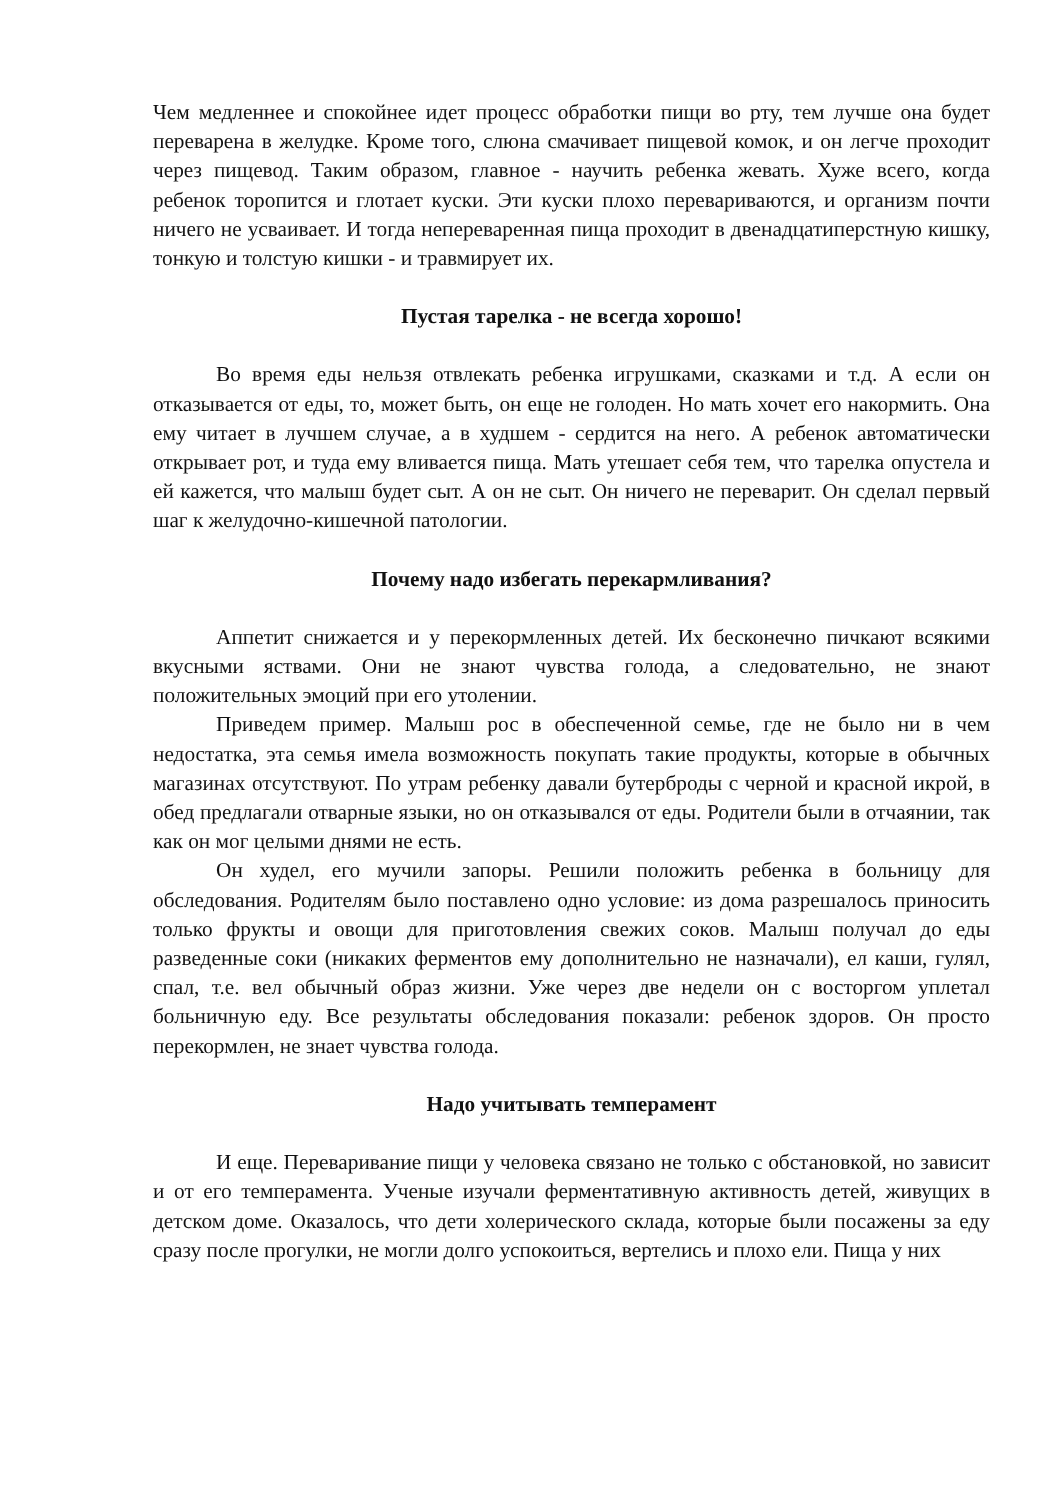Чем медленнее и спокойнее идет процесс обработки пищи во рту, тем лучше она будет переварена в желудке. Кроме того, слюна смачивает пищевой комок, и он легче проходит через пищевод. Таким образом, главное - научить ребенка жевать. Хуже всего, когда ребенок торопится и глотает куски. Эти куски плохо перевариваются, и организм почти ничего не усваивает. И тогда непереваренная пища проходит в двенадцатиперстную кишку, тонкую и толстую кишки - и травмирует их.
Пустая тарелка - не всегда хорошо!
Во время еды нельзя отвлекать ребенка игрушками, сказками и т.д. А если он отказывается от еды, то, может быть, он еще не голоден. Но мать хочет его накормить. Она ему читает в лучшем случае, а в худшем - сердится на него. А ребенок автоматически открывает рот, и туда ему вливается пища. Мать утешает себя тем, что тарелка опустела и ей кажется, что малыш будет сыт. А он не сыт. Он ничего не переварит. Он сделал первый шаг к желудочно-кишечной патологии.
Почему надо избегать перекармливания?
Аппетит снижается и у перекормленных детей. Их бесконечно пичкают всякими вкусными яствами. Они не знают чувства голода, а следовательно, не знают положительных эмоций при его утолении.
Приведем пример. Малыш рос в обеспеченной семье, где не было ни в чем недостатка, эта семья имела возможность покупать такие продукты, которые в обычных магазинах отсутствуют. По утрам ребенку давали бутерброды с черной и красной икрой, в обед предлагали отварные языки, но он отказывался от еды. Родители были в отчаянии, так как он мог целыми днями не есть.
Он худел, его мучили запоры. Решили положить ребенка в больницу для обследования. Родителям было поставлено одно условие: из дома разрешалось приносить только фрукты и овощи для приготовления свежих соков. Малыш получал до еды разведенные соки (никаких ферментов ему дополнительно не назначали), ел каши, гулял, спал, т.е. вел обычный образ жизни. Уже через две недели он с восторгом уплетал больничную еду. Все результаты обследования показали: ребенок здоров. Он просто перекормлен, не знает чувства голода.
Надо учитывать темперамент
И еще. Переваривание пищи у человека связано не только с обстановкой, но зависит и от его темперамента. Ученые изучали ферментативную активность детей, живущих в детском доме. Оказалось, что дети холерического склада, которые были посажены за еду сразу после прогулки, не могли долго успокоиться, вертелись и плохо ели. Пища у них